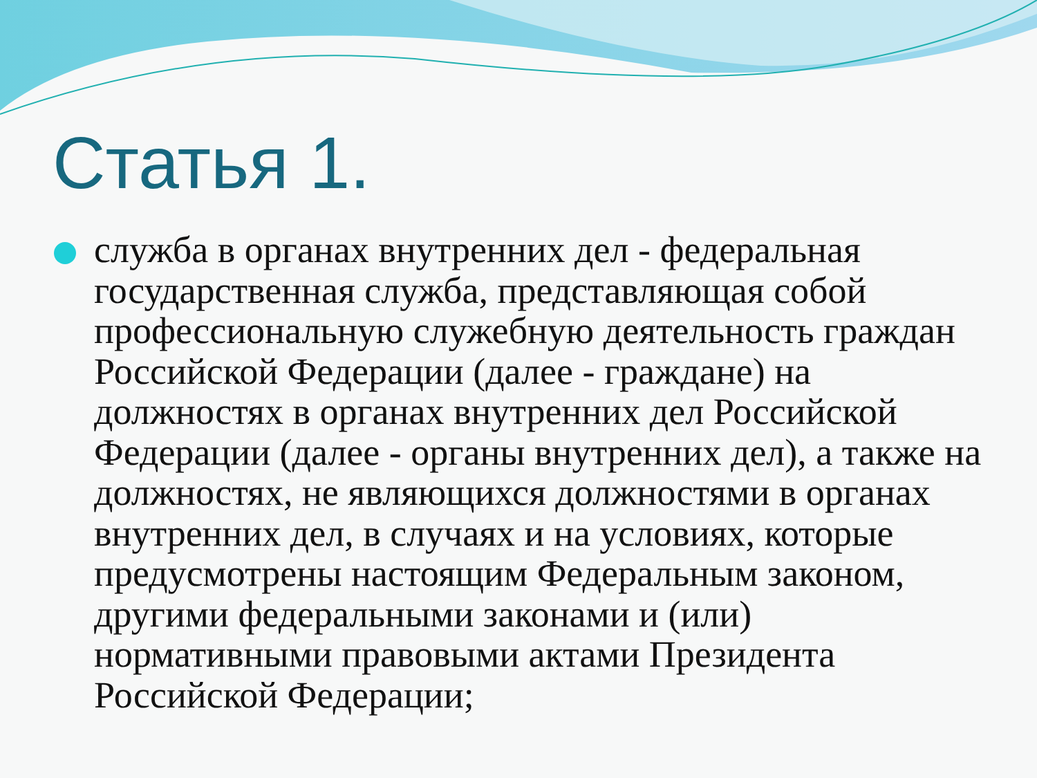Статья 1.
служба в органах внутренних дел - федеральная государственная служба, представляющая собой профессиональную служебную деятельность граждан Российской Федерации (далее - граждане) на должностях в органах внутренних дел Российской Федерации (далее - органы внутренних дел), а также на должностях, не являющихся должностями в органах внутренних дел, в случаях и на условиях, которые предусмотрены настоящим Федеральным законом, другими федеральными законами и (или) нормативными правовыми актами Президента Российской Федерации;